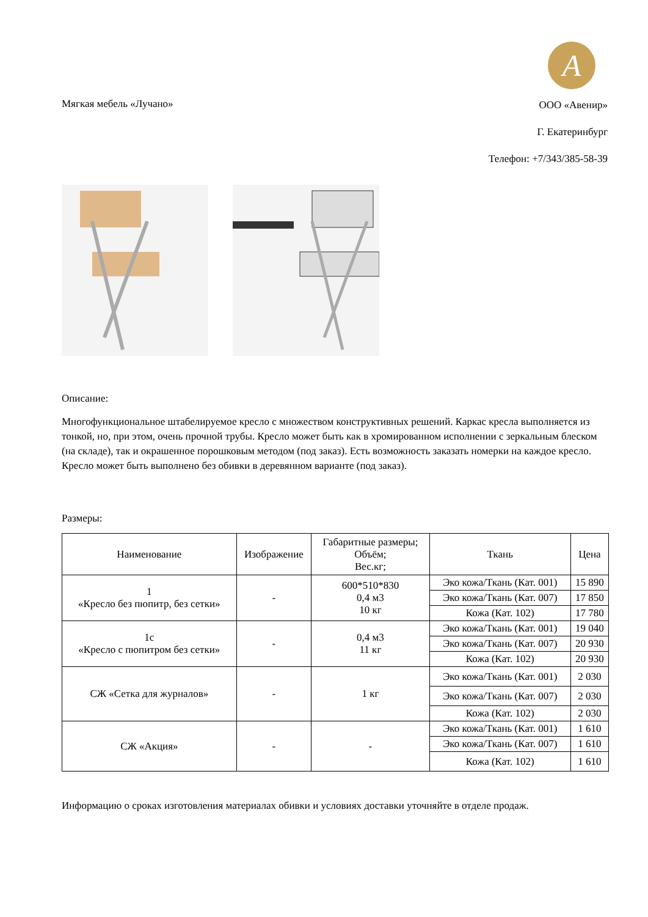A
Мягкая мебель «Лучано»
ООО «Авенир»
Г. Екатеринбург
Телефон: +7/343/385-58-39
Описание:
Многофункциональное штабелируемое кресло с множеством конструктивных решений. Каркас кресла выполняется из тонкой, но, при этом, очень прочной трубы. Кресло может быть как в хромированном исполнении с зеркальным блеском (на складе), так и окрашенное порошковым методом (под заказ). Есть возможность заказать номерки на каждое кресло. Кресло может быть выполнено без обивки в деревянном варианте (под заказ).
Размеры:
| Наименование | Изображение | Габаритные размеры; Объём; Вес.кг; | Ткань | Цена |
| --- | --- | --- | --- | --- |
| 1 «Кресло без пюпитр, без сетки» | - | 600*510*830 0,4 м3 10 кг | Эко кожа/Ткань (Кат. 001) | 15 890 |
| | | | Эко кожа/Ткань (Кат. 007) | 17 850 |
| | | | Кожа (Кат. 102) | 17 780 |
| 1с «Кресло с пюпитром без сетки» | - | 0,4 м3 11 кг | Эко кожа/Ткань (Кат. 001) | 19 040 |
| | | | Эко кожа/Ткань (Кат. 007) | 20 930 |
| | | | Кожа (Кат. 102) | 20 930 |
| СЖ «Сетка для журналов» | - | 1 кг | Эко кожа/Ткань (Кат. 001) | 2 030 |
| | | | Эко кожа/Ткань (Кат. 007) | 2 030 |
| | | | Кожа (Кат. 102) | 2 030 |
| СЖ «Акция» | - | - | Эко кожа/Ткань (Кат. 001) | 1 610 |
| | | | Эко кожа/Ткань (Кат. 007) | 1 610 |
| | | | Кожа (Кат. 102) | 1 610 |
Информацию о сроках изготовления материалах обивки и условиях доставки уточняйте в отделе продаж.